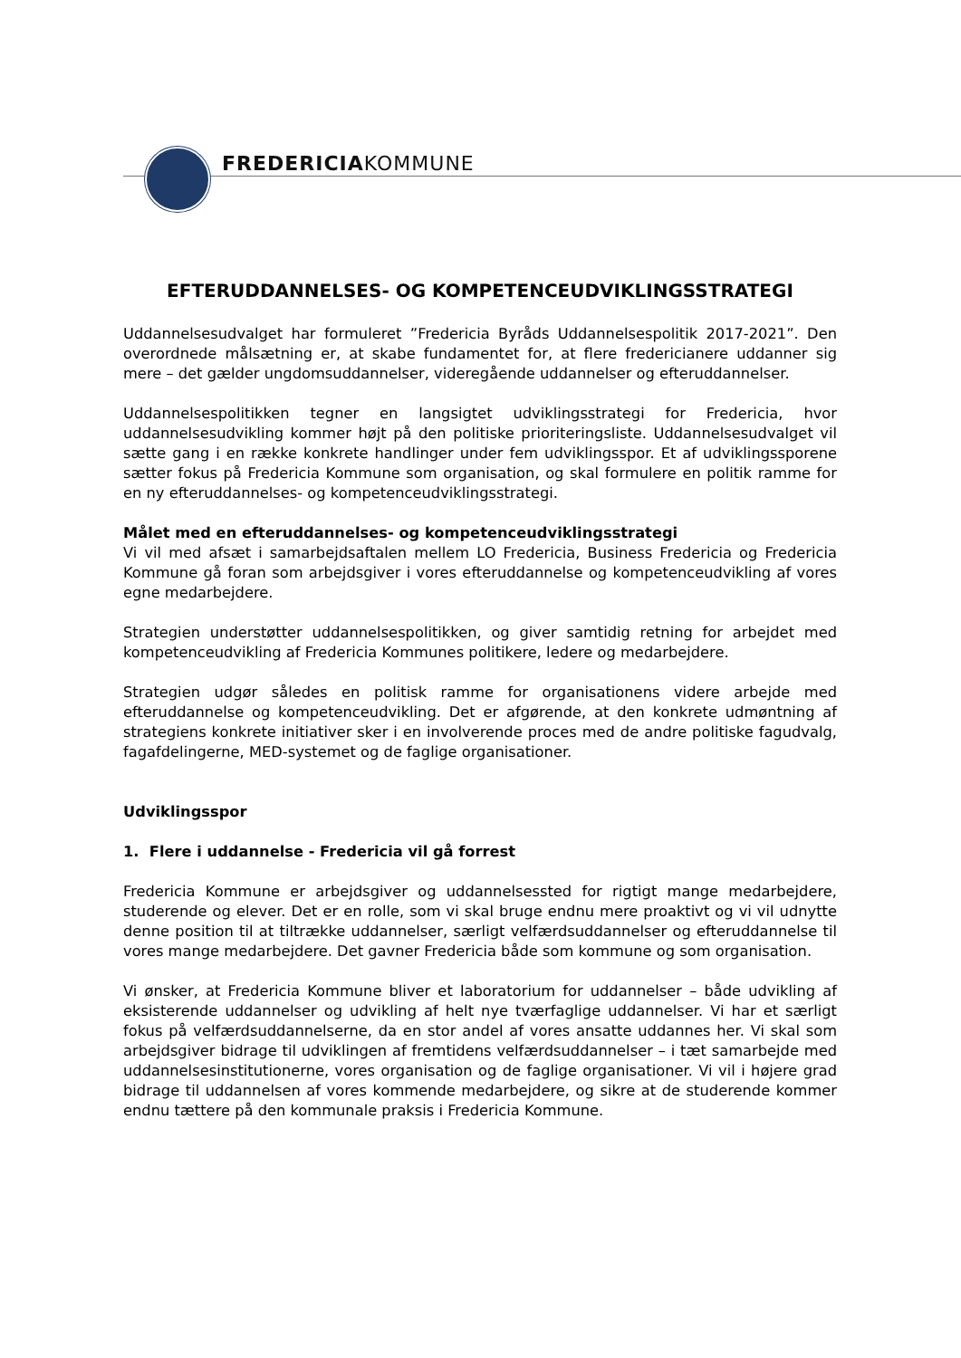FREDERICIAKOMMUNE
EFTERUDDANNELSES- OG KOMPETENCEUDVIKLINGSSTRATEGI
Uddannelsesudvalget har formuleret ”Fredericia Byråds Uddannelsespolitik 2017-2021”. Den overordnede målsætning er, at skabe fundamentet for, at flere fredericianere uddanner sig mere – det gælder ungdomsuddannelser, videregående uddannelser og efteruddannelser.
Uddannelsespolitikken tegner en langsigtet udviklingsstrategi for Fredericia, hvor uddannelsesudvikling kommer højt på den politiske prioriteringsliste. Uddannelsesudvalget vil sætte gang i en række konkrete handlinger under fem udviklingsspor. Et af udviklingssporene sætter fokus på Fredericia Kommune som organisation, og skal formulere en politik ramme for en ny efteruddannelses- og kompetenceudviklingsstrategi.
Målet med en efteruddannelses- og kompetenceudviklingsstrategi
Vi vil med afsæt i samarbejdsaftalen mellem LO Fredericia, Business Fredericia og Fredericia Kommune gå foran som arbejdsgiver i vores efteruddannelse og kompetenceudvikling af vores egne medarbejdere.
Strategien understøtter uddannelsespolitikken, og giver samtidig retning for arbejdet med kompetenceudvikling af Fredericia Kommunes politikere, ledere og medarbejdere.
Strategien udgør således en politisk ramme for organisationens videre arbejde med efteruddannelse og kompetenceudvikling. Det er afgørende, at den konkrete udmøntning af strategiens konkrete initiativer sker i en involverende proces med de andre politiske fagudvalg, fagafdelingerne, MED-systemet og de faglige organisationer.
Udviklingsspor
1. Flere i uddannelse - Fredericia vil gå forrest
Fredericia Kommune er arbejdsgiver og uddannelsessted for rigtigt mange medarbejdere, studerende og elever. Det er en rolle, som vi skal bruge endnu mere proaktivt og vi vil udnytte denne position til at tiltrække uddannelser, særligt velfærdsuddannelser og efteruddannelse til vores mange medarbejdere. Det gavner Fredericia både som kommune og som organisation.
Vi ønsker, at Fredericia Kommune bliver et laboratorium for uddannelser – både udvikling af eksisterende uddannelser og udvikling af helt nye tværfaglige uddannelser. Vi har et særligt fokus på velfærdsuddannelserne, da en stor andel af vores ansatte uddannes her. Vi skal som arbejdsgiver bidrage til udviklingen af fremtidens velfærdsuddannelser – i tæt samarbejde med uddannelsesinstitutionerne, vores organisation og de faglige organisationer. Vi vil i højere grad bidrage til uddannelsen af vores kommende medarbejdere, og sikre at de studerende kommer endnu tættere på den kommunale praksis i Fredericia Kommune.